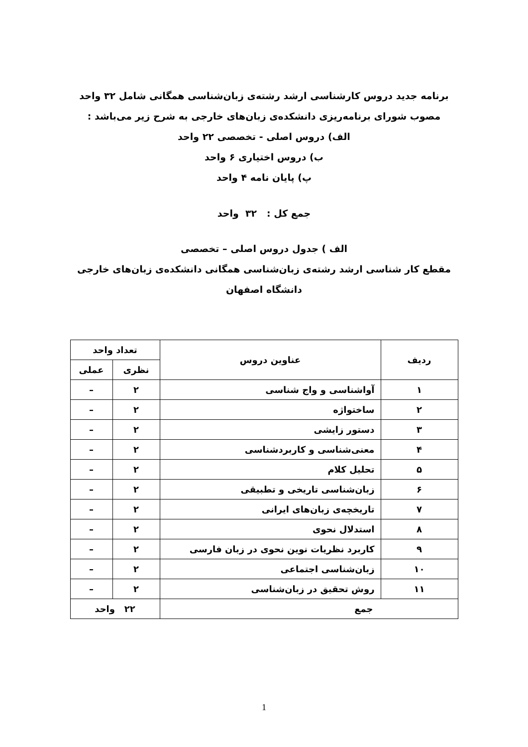برنامه جدید دروس کارشناسی ارشد رشته‌ی زبان‌شناسی همگانی شامل ۳۲ واحد
مصوب شورای برنامه‌ریزی دانشکده‌ی زبان‌های خارجی به شرح زیر می‌باشد :
الف) دروس اصلی - تخصصی ۲۲ واحد
ب) دروس اختیاری ۶ واحد
پ) پایان نامه ۴ واحد
جمع کل : ۳۲ واحد
الف ) جدول دروس اصلی – تخصصی
مقطع کار شناسی ارشد رشته‌ی زبان‌شناسی همگانی دانشکده‌ی زبان‌های خارجی
دانشگاه اصفهان
| ردیف | عناوین دروس | تعداد واحد | |
| --- | --- | --- | --- |
| | | نظری | عملی |
| ۱ | آواشناسی و واج شناسی | ۲ | – |
| ۲ | ساختواژه | ۲ | – |
| ۳ | دستور زایشی | ۲ | – |
| ۴ | معنی‌شناسی و کاربردشناسی | ۲ | – |
| ۵ | تحلیل کلام | ۲ | – |
| ۶ | زبان‌شناسی تاریخی و تطبیقی | ۲ | – |
| ۷ | تاریخچه‌ی زبان‌های ایرانی | ۲ | – |
| ۸ | استدلال نحوی | ۲ | – |
| ۹ | کاربرد نظریات نوین نحوی در زبان فارسی | ۲ | – |
| ۱۰ | زبان‌شناسی اجتماعی | ۲ | – |
| ۱۱ | روش تحقیق در زبان‌شناسی | ۲ | – |
| جمع | | ۲۲ واحد | |
1